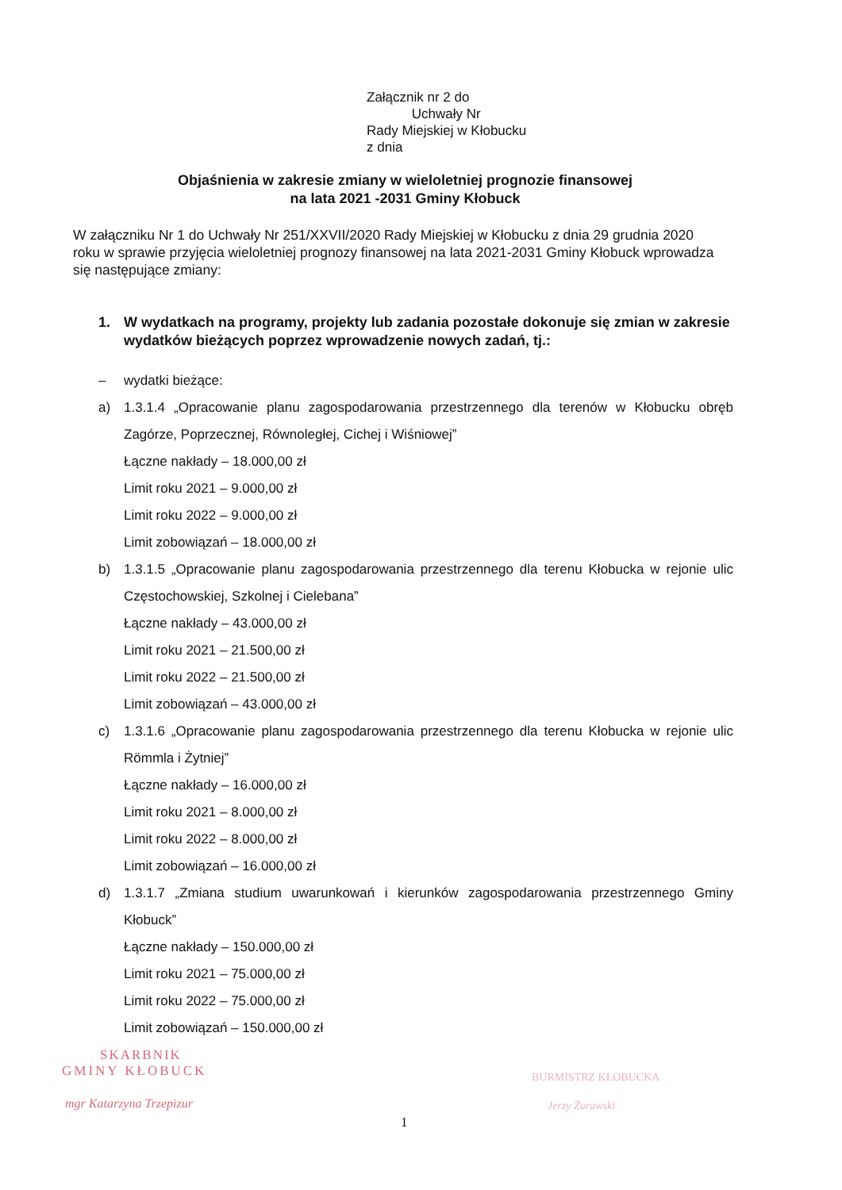Załącznik nr 2 do
Uchwały Nr
Rady Miejskiej w Kłobucku
z dnia
Objaśnienia w zakresie zmiany w wieloletniej prognozie finansowej
na lata 2021 -2031 Gminy Kłobuck
W załączniku Nr 1 do Uchwały Nr 251/XXVII/2020 Rady Miejskiej w Kłobucku z dnia 29 grudnia 2020 roku w sprawie przyjęcia wieloletniej prognozy finansowej na lata 2021-2031 Gminy Kłobuck wprowadza się następujące zmiany:
1. W wydatkach na programy, projekty lub zadania pozostałe dokonuje się zmian w zakresie wydatków bieżących poprzez wprowadzenie nowych zadań, tj.:
– wydatki bieżące:
a) 1.3.1.4 „Opracowanie planu zagospodarowania przestrzennego dla terenów w Kłobucku obręb Zagórze, Poprzecznej, Równoległej, Cichej i Wiśniowej”
Łączne nakłady – 18.000,00 zł
Limit roku 2021 – 9.000,00 zł
Limit roku 2022 – 9.000,00 zł
Limit zobowiązań – 18.000,00 zł
b) 1.3.1.5 „Opracowanie planu zagospodarowania przestrzennego dla terenu Kłobucka w rejonie ulic Częstochowskiej, Szkolnej i Cielebana”
Łączne nakłady – 43.000,00 zł
Limit roku 2021 – 21.500,00 zł
Limit roku 2022 – 21.500,00 zł
Limit zobowiązań – 43.000,00 zł
c) 1.3.1.6 „Opracowanie planu zagospodarowania przestrzennego dla terenu Kłobucka w rejonie ulic Römmla i Żytniej”
Łączne nakłady – 16.000,00 zł
Limit roku 2021 – 8.000,00 zł
Limit roku 2022 – 8.000,00 zł
Limit zobowiązań – 16.000,00 zł
d) 1.3.1.7 „Zmiana studium uwarunkowań i kierunków zagospodarowania przestrzennego Gminy Kłobuck”
Łączne nakłady – 150.000,00 zł
Limit roku 2021 – 75.000,00 zł
Limit roku 2022 – 75.000,00 zł
Limit zobowiązań – 150.000,00 zł
SKARBNIK
GMINY KŁOBUCK
mgr Katarzyna Trzepizur
BURMISTRZ KŁOBUCKA
Jerzy Żurawski
1